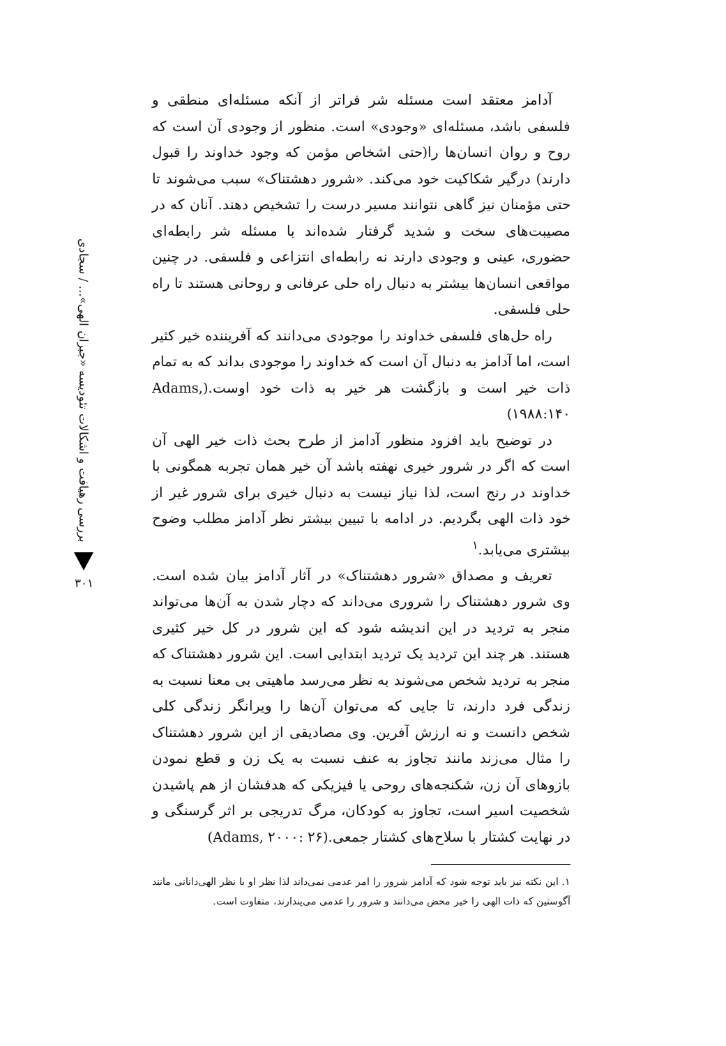بررسی رهیافت و اشکالات تئودیسه «جبران الهی»... / سجادی
۳۰۱
آدامز معتقد است مسئله شر فراتر از آنکه مسئله‌ای منطقی و فلسفی باشد، مسئله‌ای «وجودی» است. منظور از وجودی آن است که روح و روان انسان‌ها را(حتی اشخاص مؤمن که وجود خداوند را قبول دارند) درگیر شکاکیت خود می‌کند. «شرور دهشتناک» سبب می‌شوند تا حتی مؤمنان نیز گاهی نتوانند مسیر درست را تشخیص دهند. آنان که در مصیبت‌های سخت و شدید گرفتار شده‌اند با مسئله شر رابطه‌ای حضوری، عینی و وجودی دارند نه رابطه‌ای انتزاعی و فلسفی. در چنین مواقعی انسان‌ها بیشتر به دنبال راه حلی عرفانی و روحانی هستند تا راه حلی فلسفی.
راه حل‌های فلسفی خداوند را موجودی می‌دانند که آفریننده خیر کثیر است، اما آدامز به دنبال آن است که خداوند را موجودی بداند که به تمام ذات خیر است و بازگشت هر خیر به ذات خود اوست.(Adams, ۱۹۸۸:۱۴۰)
در توضیح باید افزود منظور آدامز از طرح بحث ذات خیر الهی آن است که اگر در شرور خیری نهفته باشد آن خیر همان تجربه همگونی با خداوند در رنج است، لذا نیاز نیست به دنبال خیری برای شرور غیر از خود ذات الهی بگردیم. در ادامه با تبیین بیشتر نظر آدامز مطلب وضوح بیشتری می‌یابد.<sup>۱</sup>
تعریف و مصداق «شرور دهشتناک» در آثار آدامز بیان شده است. وی شرور دهشتناک را شروری می‌داند که دچار شدن به آن‌ها می‌تواند منجر به تردید در این اندیشه شود که این شرور در کل خیر کثیری هستند. هر چند این تردید یک تردید ابتدایی است. این شرور دهشتناک که منجر به تردید شخص می‌شوند به نظر می‌رسد ماهیتی بی معنا نسبت به زندگی فرد دارند، تا جایی که می‌توان آن‌ها را ویرانگر زندگی کلی شخص دانست و نه ارزش آفرین. وی مصادیقی از این شرور دهشتناک را مثال می‌زند مانند تجاوز به عنف نسبت به یک زن و قطع نمودن بازوهای آن زن، شکنجه‌های روحی یا فیزیکی که هدفشان از هم پاشیدن شخصیت اسیر است، تجاوز به کودکان، مرگ تدریجی بر اثر گرسنگی و در نهایت کشتار با سلاح‌های کشتار جمعی.(Adams, ۲۰۰۰: ۲۶)
۱. این نکته نیز باید توجه شود که آدامز شرور را امر عدمی نمی‌داند لذا نظر او با نظر الهی‌دانانی مانند آگوستین که ذات الهی را خیر محض می‌دانند و شرور را عدمی می‌پندارند، متفاوت است.